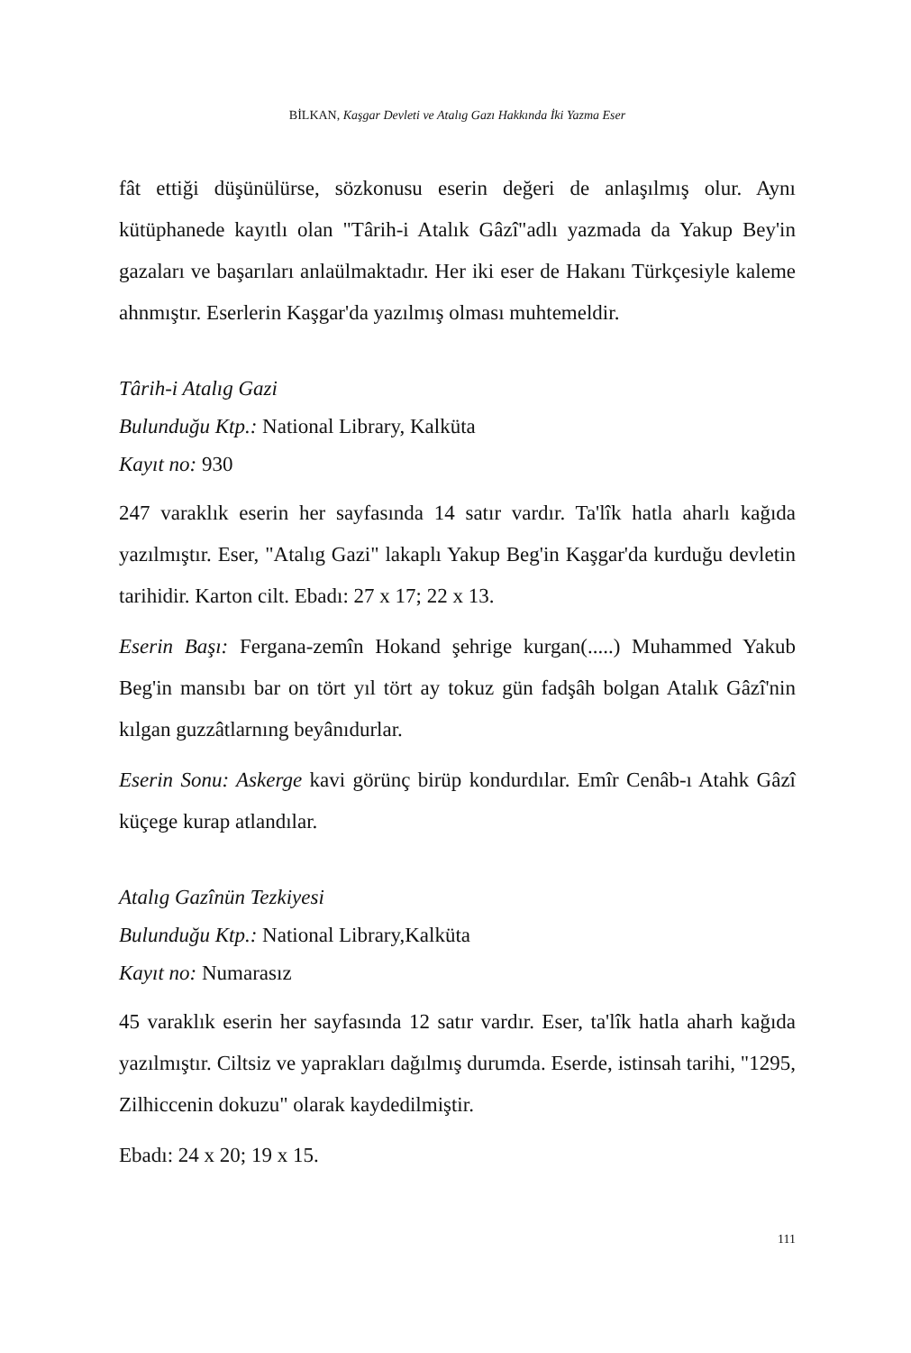BİLKAN, Kaşgar Devleti ve Atalıg Gazı Hakkında İki Yazma Eser
fât ettiği düşünülürse, sözkonusu eserin değeri de anlaşılmış olur. Aynı kütüphanede kayıtlı olan "Târih-i Atalık Gâzî"adlı yazmada da Yakup Bey'in gazaları ve başarıları anlaülmaktadır. Her iki eser de Hakanı Türkçesiyle kaleme ahnmıştır. Eserlerin Kaşgar'da yazılmış olması muhtemeldir.
Târih-i Atalıg Gazi
Bulunduğu Ktp.: National Library, Kalküta
Kayıt no: 930
247 varaklık eserin her sayfasında 14 satır vardır. Ta'lîk hatla aharlı kağıda yazılmıştır. Eser, "Atalıg Gazi" lakaplı Yakup Beg'in Kaşgar'da kurduğu devletin tarihidir. Karton cilt. Ebadı: 27 x 17; 22 x 13.
Eserin Başı: Fergana-zemîn Hokand şehrige kurgan(.....) Muhammed Yakub Beg'in mansıbı bar on tört yıl tört ay tokuz gün fadşâh bolgan Atalık Gâzî'nin kılgan guzzâtlarnıng beyânıdurlar.
Eserin Sonu: Askerge kavi görünç birüp kondurdılar. Emîr Cenâb-ı Atahk Gâzî küçege kurap atlandılar.
Atalıg Gazînün Tezkiyesi
Bulunduğu Ktp.: National Library,Kalküta
Kayıt no: Numarasız
45 varaklık eserin her sayfasında 12 satır vardır. Eser, ta'lîk hatla aharh kağıda yazılmıştır. Ciltsiz ve yaprakları dağılmış durumda. Eserde, istinsah tarihi, "1295, Zilhiccenin dokuzu" olarak kaydedilmiştir.
Ebadı: 24 x 20; 19 x 15.
111